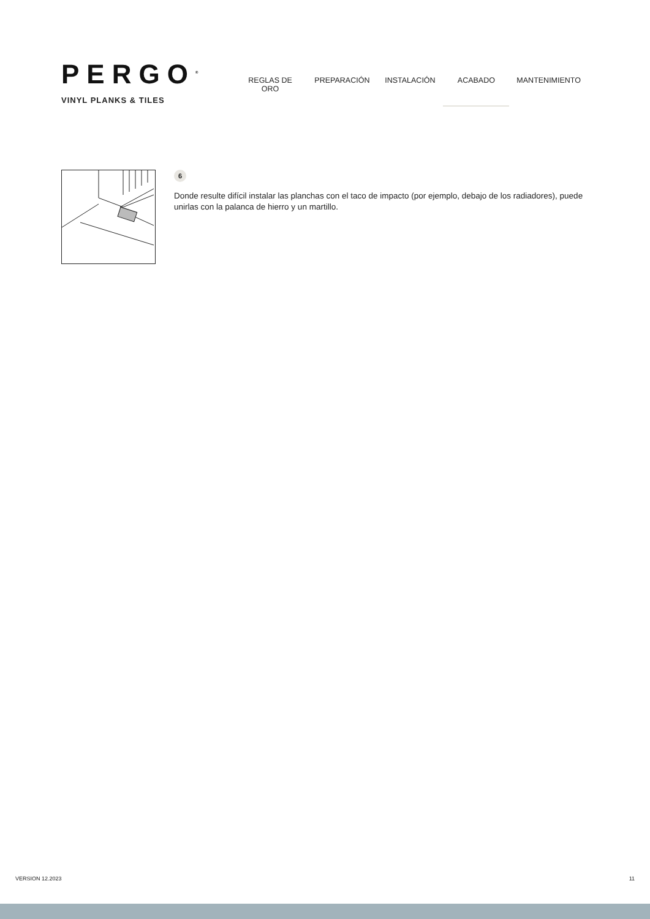PERGO<sup>®</sup>
VINYL PLANKS & TILES
REGLAS DE ORO PREPARACIÓN INSTALACIÓN ACABADO MANTENIMIENTO
6
Donde resulte difícil instalar las planchas con el taco de impacto (por ejemplo, debajo de los radiadores), puede unirlas con la palanca de hierro y un martillo.
VERSION 12.2023 11